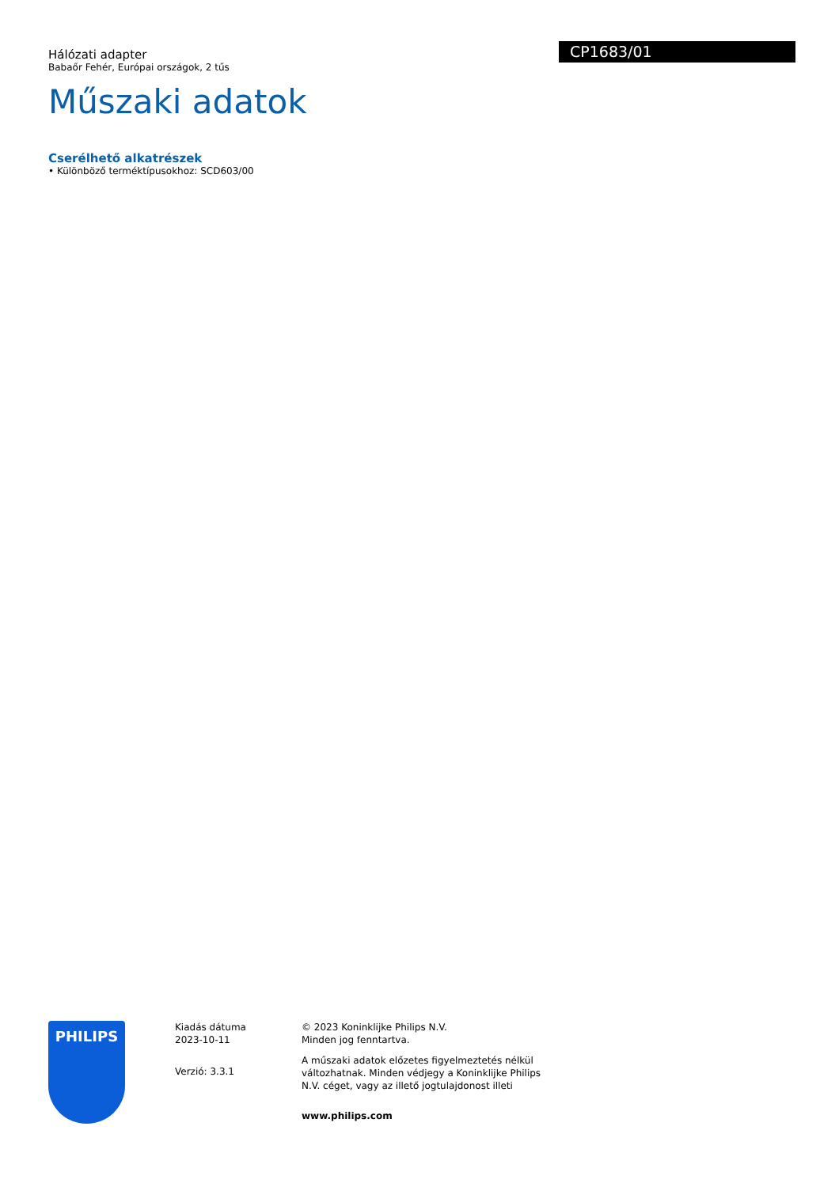Hálózati adapter
Babaőr Fehér, Európai országok, 2 tűs
CP1683/01
Műszaki adatok
Cserélhető alkatrészek
• Különböző terméktípusokhoz: SCD603/00
PHILIPS
Kiadás dátuma
2023-10-11
Verzió: 3.3.1
© 2023 Koninklijke Philips N.V.
Minden jog fenntartva.
A műszaki adatok előzetes figyelmeztetés nélkül változhatnak. Minden védjegy a Koninklijke Philips N.V. céget, vagy az illető jogtulajdonost illeti
www.philips.com